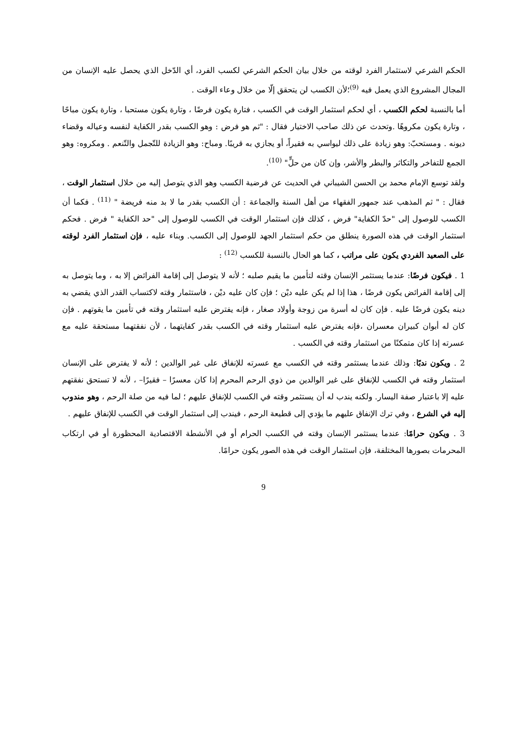الحكم الشرعي لاستثمار الفرد لوقته من خلال بيان الحكم الشرعي لكسب الفرد، أي الدّخل الذي يحصل عليه الإنسان من المجال المشروع الذي يعمل فيه <sup>(9)</sup>؛لأن الكسب لن يتحقق إلّا من خلال وعاء الوقت .
أما بالنسبة لحكم الكسب ، أي لحكم استثمار الوقت في الكسب ، فتارة يكون فرضًا ، وتارة يكون مستحبا ، وتارة يكون مباحًا ، وتارة يكون مكروهًا .وتحدث عن ذلك صاحب الاختيار فقال : "ثم هو فرض : وهو الكسب بقدر الكفاية لنفسه وعياله وقضاء ديونه . ومستحبّ: وهو زيادة على ذلك ليواسي به فقيراً، أو يجازي به قريبًا. ومباح: وهو الزيادة للتّجمل والتّنعم . ومكروه: وهو الجمع للتفاخر والتكاثر والبطر والأشر، وإن كان من حلٍّ" <sup>(10)</sup>.
ولقد توسع الإمام محمد بن الحسن الشيباني في الحديث عن فرضية الكسب وهو الذي يتوصل إليه من خلال استثمار الوقت ، فقال : " ثم المذهب عند جمهور الفقهاء من أهل السنة والجماعة : أن الكسب بقدر ما لا بد منه فريضة " <sup>(11)</sup> . فكما أن الكسب للوصول إلى "حدّ الكفاية" فرض ، كذلك فإن استثمار الوقت في الكسب للوصول إلى "حد الكفاية " فرض . فحكم استثمار الوقت في هذه الصورة ينطلق من حكم استثمار الجهد للوصول إلى الكسب. وبناء عليه ، فإن استثمار الفرد لوقته على الصعيد الفردي يكون على مراتب ، كما هو الحال بالنسبة للكسب <sup>(12)</sup> :
1 . فيكون فرضًا: عندما يستثمر الإنسان وقته لتأمين ما يقيم صلبه ؛ لأنه لا يتوصل إلى إقامة الفرائض إلا به ، وما يتوصل به إلى إقامة الفرائض يكون فرضًا ، هذا إذا لم يكن عليه ديْن ؛ فإن كان عليه ديْن ، فاستثمار وقته لاكتساب القدر الذي يقضي به دينه يكون فرضًا عليه . فإن كان له أسرة من زوجة وأولاد صغار ، فإنه يفترض عليه استثمار وقته في تأمين ما يقوتهم . فإن كان له أبوان كبيران معسران ،فإنه يفترض عليه استثمار وقته في الكسب بقدر كفايتهما ، لأن نفقتهما مستحقة عليه مع عسرته إذا كان متمكنًا من استثمار وقته في الكسب .
2 . ويكون ندبًا: وذلك عندما يستثمر وقته في الكسب مع عسرته للإنفاق على غير الوالدين ؛ لأنه لا يفترض على الإنسان استثمار وقته في الكسب للإنفاق على غير الوالدين من ذوي الرحم المحرم إذا كان معسرًا – فقيرًا– ، لأنه لا تستحق نفقتهم عليه إلا باعتبار صفة اليسار. ولكنه يندب له أن يستثمر وقته في الكسب للإنفاق عليهم ؛ لما فيه من صلة الرحم ، وهو مندوب إليه في الشرع ، وفي ترك الإنفاق عليهم ما يؤدي إلى قطيعة الرحم ، فيندب إلى استثمار الوقت في الكسب للإنفاق عليهم .
3 . ويكون حرامًا: عندما يستثمر الإنسان وقته في الكسب الحرام أو في الأنشطة الاقتصادية المحظورة أو في ارتكاب المحرمات بصورها المختلفة، فإن استثمار الوقت في هذه الصور يكون حرامًا.
9